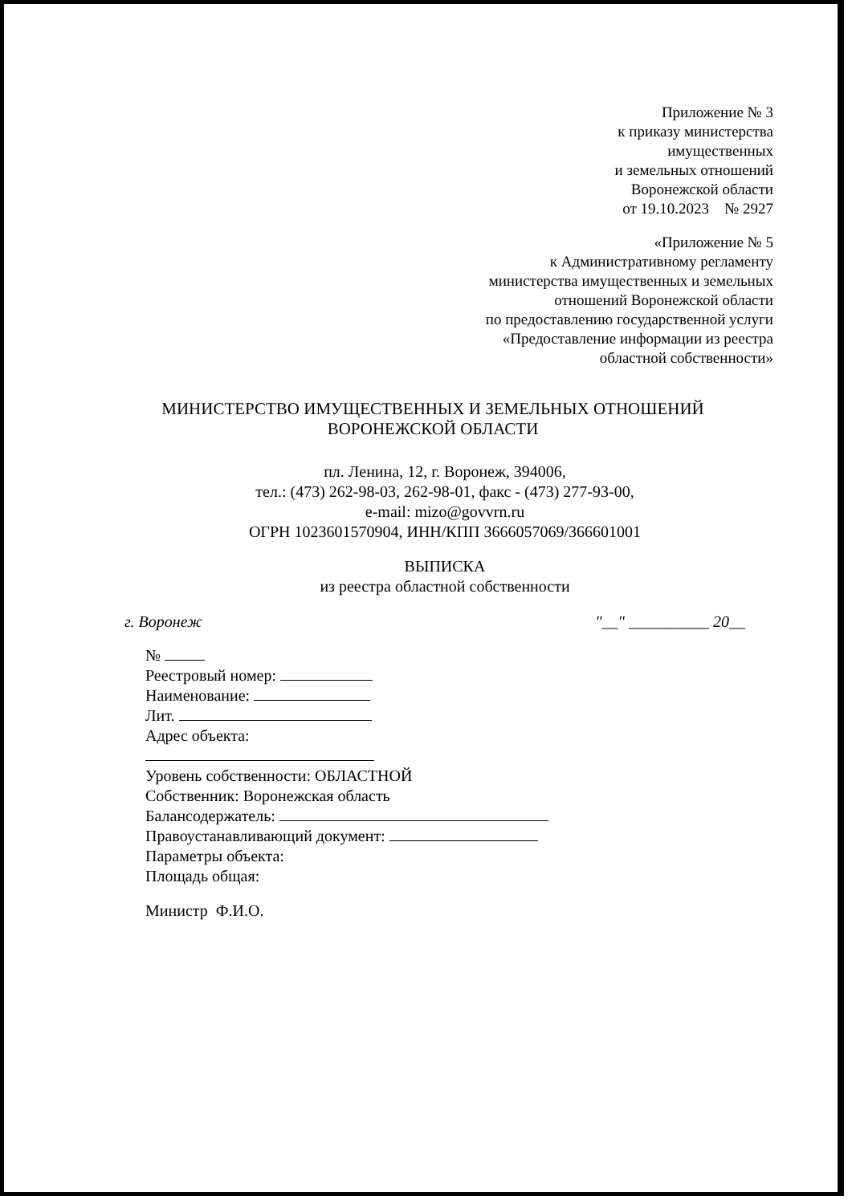Приложение № 3
к приказу министерства
имущественных
и земельных отношений
Воронежской области
от 19.10.2023 № 2927
«Приложение № 5
к Административному регламенту
министерства имущественных и земельных
отношений Воронежской области
по предоставлению государственной услуги
«Предоставление информации из реестра
областной собственности»
МИНИСТЕРСТВО ИМУЩЕСТВЕННЫХ И ЗЕМЕЛЬНЫХ ОТНОШЕНИЙ
ВОРОНЕЖСКОЙ ОБЛАСТИ
пл. Ленина, 12, г. Воронеж, 394006,
тел.: (473) 262-98-03, 262-98-01, факс - (473) 277-93-00,
e-mail: mizo@govvrn.ru
ОГРН 1023601570904, ИНН/КПП 3666057069/366601001
ВЫПИСКА
из реестра областной собственности
г. Воронеж "__" __________ 20__
№
Реестровый номер:
Наименование:
Лит.
Адрес объекта:
Уровень собственности: ОБЛАСТНОЙ
Собственник: Воронежская область
Балансодержатель:
Правоустанавливающий документ:
Параметры объекта:
Площадь общая:
Министр Ф.И.О.